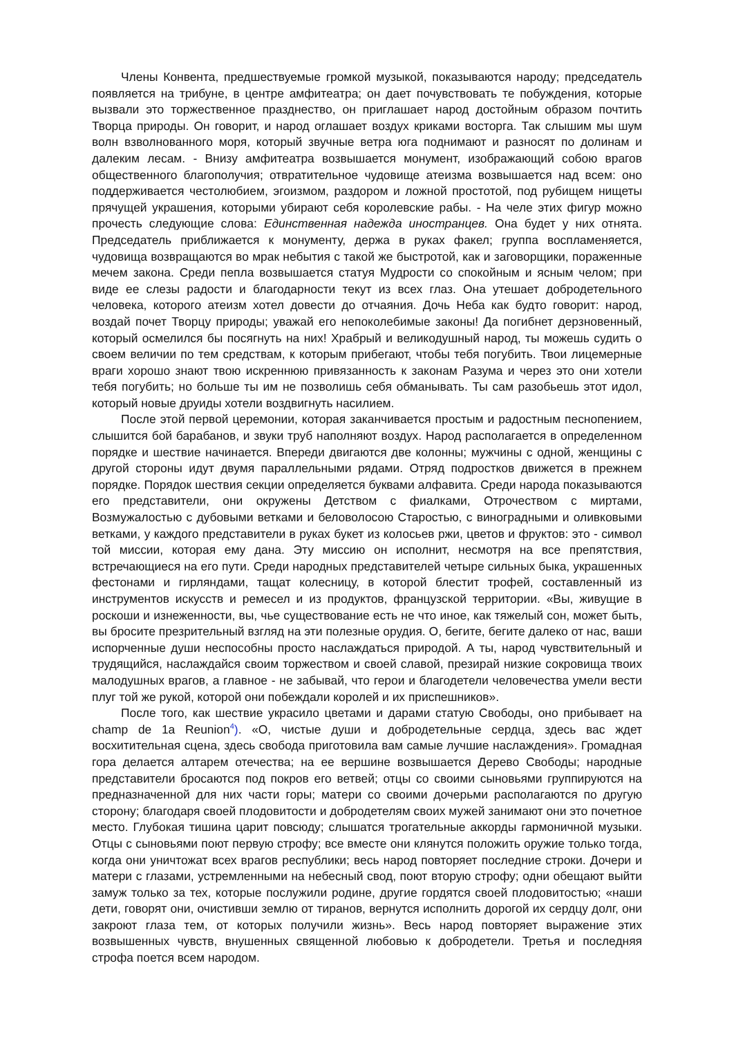Члены Конвента, предшествуемые громкой музыкой, показываются народу; председатель появляется на трибуне, в центре амфитеатра; он дает почувствовать те побуждения, которые вызвали это торжественное празднество, он приглашает народ достойным образом почтить Творца природы. Он говорит, и народ оглашает воздух криками восторга. Так слышим мы шум волн взволнованного моря, который звучные ветра юга поднимают и разносят по долинам и далеким лесам. - Внизу амфитеатра возвышается монумент, изображающий собою врагов общественного благополучия; отвратительное чудовище атеизма возвышается над всем: оно поддерживается честолюбием, эгоизмом, раздором и ложной простотой, под рубищем нищеты прячущей украшения, которыми убирают себя королевские рабы. - На челе этих фигур можно прочесть следующие слова: Единственная надежда иностранцев. Она будет у них отнята. Председатель приближается к монументу, держа в руках факел; группа воспламеняется, чудовища возвращаются во мрак небытия с такой же быстротой, как и заговорщики, пораженные мечем закона. Среди пепла возвышается статуя Мудрости со спокойным и ясным челом; при виде ее слезы радости и благодарности текут из всех глаз. Она утешает добродетельного человека, которого атеизм хотел довести до отчаяния. Дочь Неба как будто говорит: народ, воздай почет Творцу природы; уважай его непоколебимые законы! Да погибнет дерзновенный, который осмелился бы посягнуть на них! Храбрый и великодушный народ, ты можешь судить о своем величии по тем средствам, к которым прибегают, чтобы тебя погубить. Твои лицемерные враги хорошо знают твою искреннюю привязанность к законам Разума и через это они хотели тебя погубить; но больше ты им не позволишь себя обманывать. Ты сам разобьешь этот идол, который новые друиды хотели воздвигнуть насилием.
После этой первой церемонии, которая заканчивается простым и радостным песнопением, слышится бой барабанов, и звуки труб наполняют воздух. Народ располагается в определенном порядке и шествие начинается. Впереди двигаются две колонны; мужчины с одной, женщины с другой стороны идут двумя параллельными рядами. Отряд подростков движется в прежнем порядке. Порядок шествия секции определяется буквами алфавита. Среди народа показываются его представители, они окружены Детством с фиалками, Отрочеством с миртами, Возмужалостью с дубовыми ветками и беловолосою Старостью, с виноградными и оливковыми ветками, у каждого представители в руках букет из колосьев ржи, цветов и фруктов: это - символ той миссии, которая ему дана. Эту миссию он исполнит, несмотря на все препятствия, встречающиеся на его пути. Среди народных представителей четыре сильных быка, украшенных фестонами и гирляндами, тащат колесницу, в которой блестит трофей, составленный из инструментов искусств и ремесел и из продуктов, французской территории. «Вы, живущие в роскоши и изнеженности, вы, чье существование есть не что иное, как тяжелый сон, может быть, вы бросите презрительный взгляд на эти полезные орудия. О, бегите, бегите далеко от нас, ваши испорченные души неспособны просто наслаждаться природой. А ты, народ чувствительный и трудящийся, наслаждайся своим торжеством и своей славой, презирай низкие сокровища твоих малодушных врагов, а главное - не забывай, что герои и благодетели человечества умели вести плуг той же рукой, которой они побеждали королей и их приспешников».
После того, как шествие украсило цветами и дарами статую Свободы, оно прибывает на champ de 1a Reunion<sup>4</sup>). «О, чистые души и добродетельные сердца, здесь вас ждет восхитительная сцена, здесь свобода приготовила вам самые лучшие наслаждения». Громадная гора делается алтарем отечества; на ее вершине возвышается Дерево Свободы; народные представители бросаются под покров его ветвей; отцы со своими сыновьями группируются на предназначенной для них части горы; матери со своими дочерьми располагаются по другую сторону; благодаря своей плодовитости и добродетелям своих мужей занимают они это почетное место. Глубокая тишина царит повсюду; слышатся трогательные аккорды гармоничной музыки. Отцы с сыновьями поют первую строфу; все вместе они клянутся положить оружие только тогда, когда они уничтожат всех врагов республики; весь народ повторяет последние строки. Дочери и матери с глазами, устремленными на небесный свод, поют вторую строфу; одни обещают выйти замуж только за тех, которые послужили родине, другие гордятся своей плодовитостью; «наши дети, говорят они, очистивши землю от тиранов, вернутся исполнить дорогой их сердцу долг, они закроют глаза тем, от которых получили жизнь». Весь народ повторяет выражение этих возвышенных чувств, внушенных священной любовью к добродетели. Третья и последняя строфа поется всем народом.